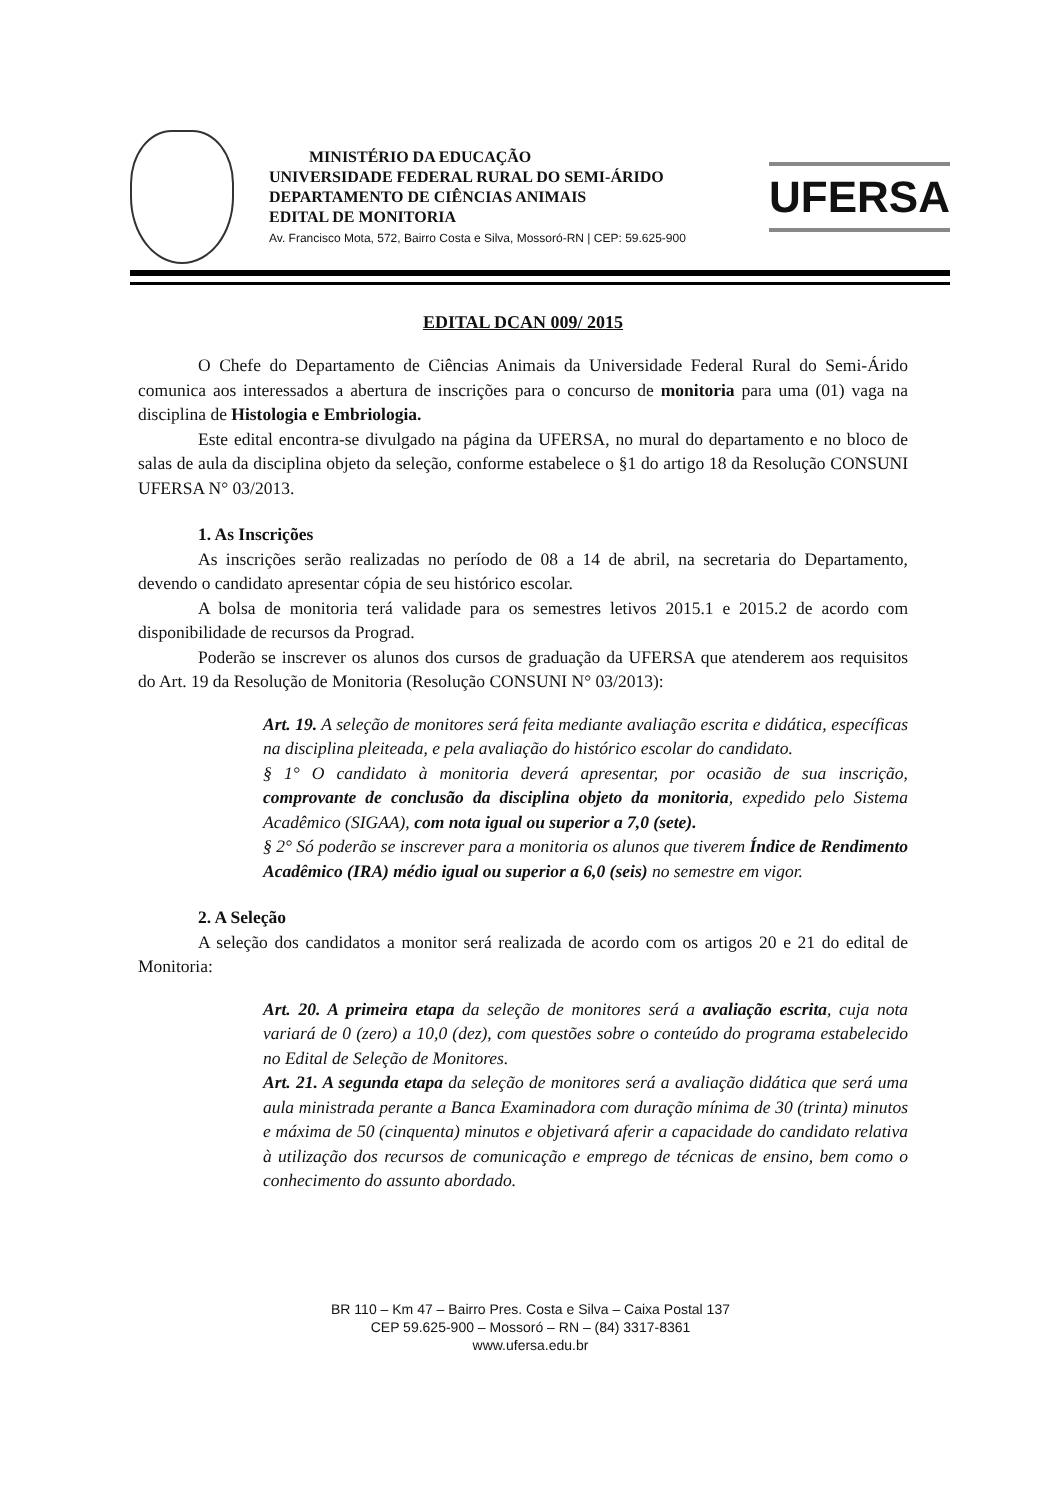MINISTÉRIO DA EDUCAÇÃO
UNIVERSIDADE FEDERAL RURAL DO SEMI-ÁRIDO
DEPARTAMENTO DE CIÊNCIAS ANIMAIS
EDITAL DE MONITORIA
Av. Francisco Mota, 572, Bairro Costa e Silva, Mossoró-RN | CEP: 59.625-900
UFERSA
EDITAL DCAN 009/ 2015
O Chefe do Departamento de Ciências Animais da Universidade Federal Rural do Semi-Árido comunica aos interessados a abertura de inscrições para o concurso de monitoria para uma (01) vaga na disciplina de Histologia e Embriologia.
Este edital encontra-se divulgado na página da UFERSA, no mural do departamento e no bloco de salas de aula da disciplina objeto da seleção, conforme estabelece o §1 do artigo 18 da Resolução CONSUNI UFERSA N° 03/2013.
1. As Inscrições
As inscrições serão realizadas no período de 08 a 14 de abril, na secretaria do Departamento, devendo o candidato apresentar cópia de seu histórico escolar.
A bolsa de monitoria terá validade para os semestres letivos 2015.1 e 2015.2 de acordo com disponibilidade de recursos da Prograd.
Poderão se inscrever os alunos dos cursos de graduação da UFERSA que atenderem aos requisitos do Art. 19 da Resolução de Monitoria (Resolução CONSUNI N° 03/2013):
Art. 19. A seleção de monitores será feita mediante avaliação escrita e didática, específicas na disciplina pleiteada, e pela avaliação do histórico escolar do candidato.
§ 1° O candidato à monitoria deverá apresentar, por ocasião de sua inscrição, comprovante de conclusão da disciplina objeto da monitoria, expedido pelo Sistema Acadêmico (SIGAA), com nota igual ou superior a 7,0 (sete).
§ 2° Só poderão se inscrever para a monitoria os alunos que tiverem Índice de Rendimento Acadêmico (IRA) médio igual ou superior a 6,0 (seis) no semestre em vigor.
2. A Seleção
A seleção dos candidatos a monitor será realizada de acordo com os artigos 20 e 21 do edital de Monitoria:
Art. 20. A primeira etapa da seleção de monitores será a avaliação escrita, cuja nota variará de 0 (zero) a 10,0 (dez), com questões sobre o conteúdo do programa estabelecido no Edital de Seleção de Monitores.
Art. 21. A segunda etapa da seleção de monitores será a avaliação didática que será uma aula ministrada perante a Banca Examinadora com duração mínima de 30 (trinta) minutos e máxima de 50 (cinquenta) minutos e objetivará aferir a capacidade do candidato relativa à utilização dos recursos de comunicação e emprego de técnicas de ensino, bem como o conhecimento do assunto abordado.
BR 110 – Km 47 – Bairro Pres. Costa e Silva – Caixa Postal 137
CEP 59.625-900 – Mossoró – RN – (84) 3317-8361
www.ufersa.edu.br